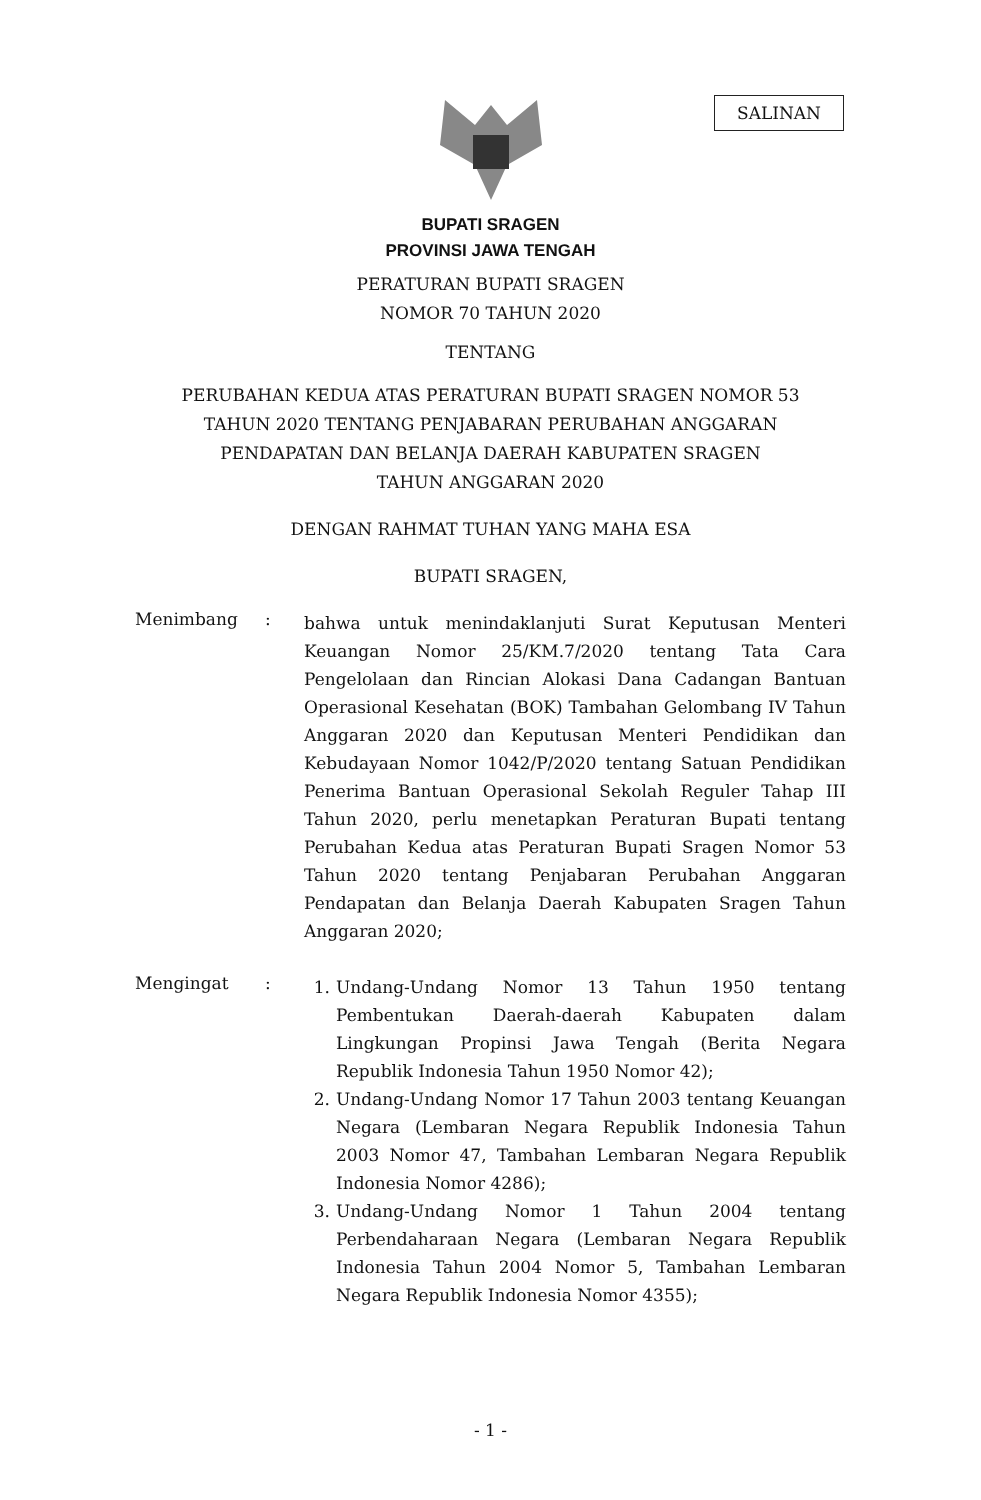SALINAN
BUPATI SRAGEN
PROVINSI JAWA TENGAH
PERATURAN BUPATI SRAGEN
NOMOR 70 TAHUN 2020
TENTANG
PERUBAHAN KEDUA ATAS PERATURAN BUPATI SRAGEN NOMOR 53
TAHUN 2020 TENTANG PENJABARAN PERUBAHAN ANGGARAN
PENDAPATAN DAN BELANJA DAERAH KABUPATEN SRAGEN
TAHUN ANGGARAN 2020
DENGAN RAHMAT TUHAN YANG MAHA ESA
BUPATI SRAGEN,
Menimbang :
bahwa untuk menindaklanjuti Surat Keputusan Menteri Keuangan Nomor 25/KM.7/2020 tentang Tata Cara Pengelolaan dan Rincian Alokasi Dana Cadangan Bantuan Operasional Kesehatan (BOK) Tambahan Gelombang IV Tahun Anggaran 2020 dan Keputusan Menteri Pendidikan dan Kebudayaan Nomor 1042/P/2020 tentang Satuan Pendidikan Penerima Bantuan Operasional Sekolah Reguler Tahap III Tahun 2020, perlu menetapkan Peraturan Bupati tentang Perubahan Kedua atas Peraturan Bupati Sragen Nomor 53 Tahun 2020 tentang Penjabaran Perubahan Anggaran Pendapatan dan Belanja Daerah Kabupaten Sragen Tahun Anggaran 2020;
Mengingat :
1. Undang-Undang Nomor 13 Tahun 1950 tentang Pembentukan Daerah-daerah Kabupaten dalam Lingkungan Propinsi Jawa Tengah (Berita Negara Republik Indonesia Tahun 1950 Nomor 42);
2. Undang-Undang Nomor 17 Tahun 2003 tentang Keuangan Negara (Lembaran Negara Republik Indonesia Tahun 2003 Nomor 47, Tambahan Lembaran Negara Republik Indonesia Nomor 4286);
3. Undang-Undang Nomor 1 Tahun 2004 tentang Perbendaharaan Negara (Lembaran Negara Republik Indonesia Tahun 2004 Nomor 5, Tambahan Lembaran Negara Republik Indonesia Nomor 4355);
- 1 -